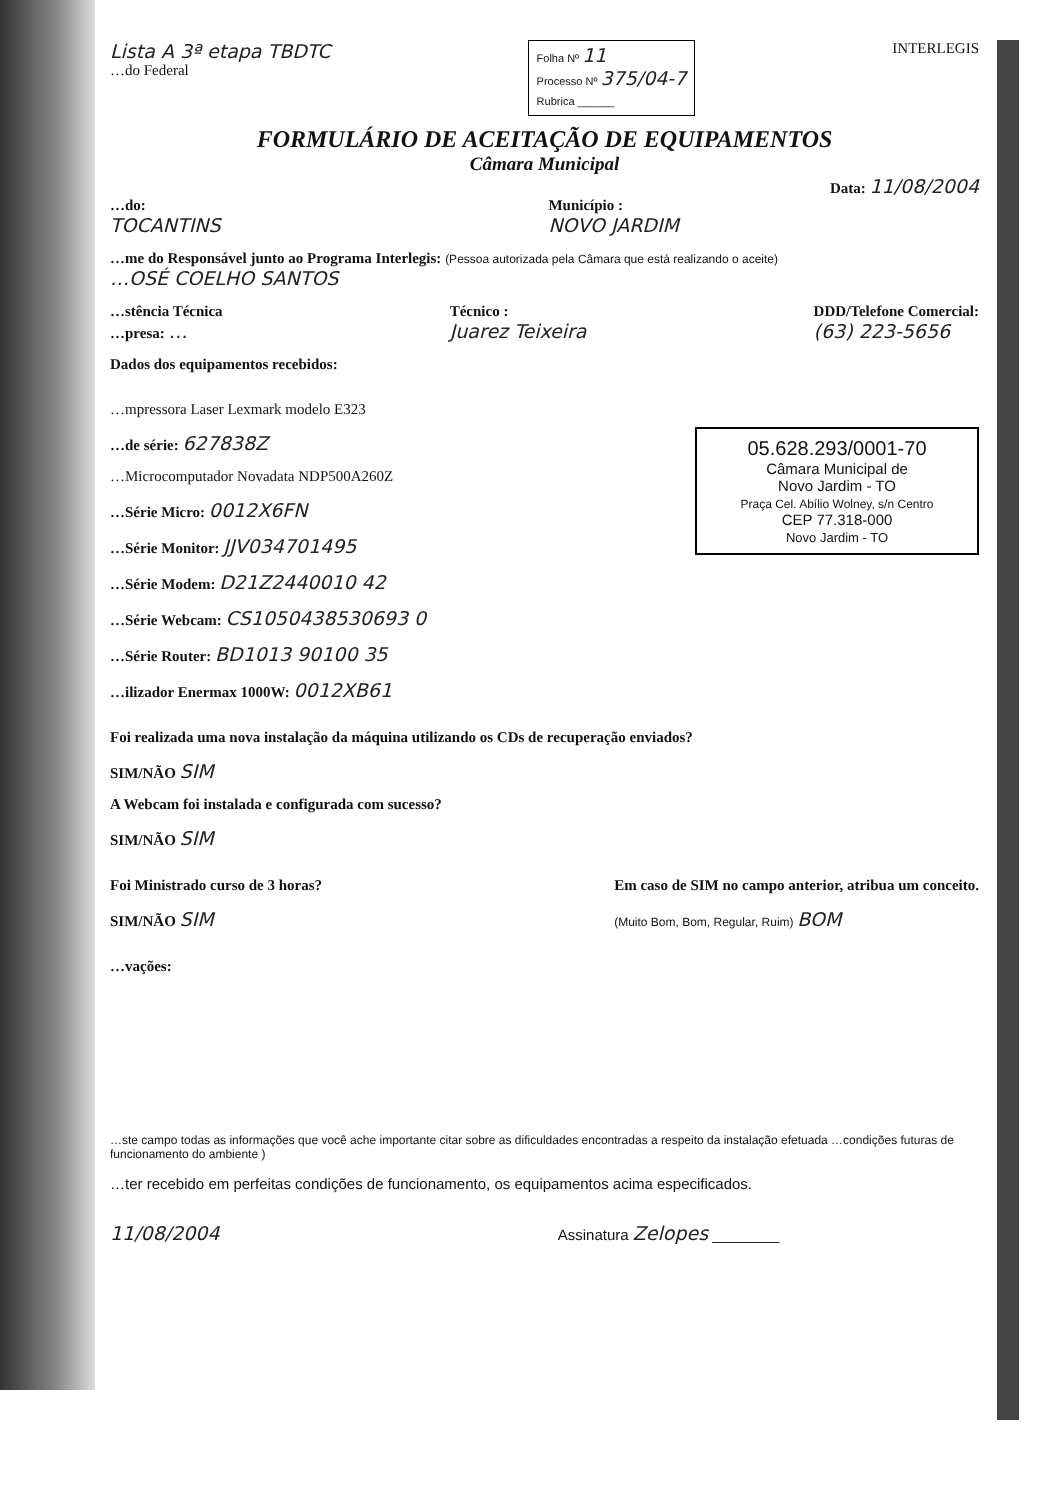Lista A 3ª etapa TBDTC
…do Federal
Folha Nº 11
Processo Nº 375/04-7
Rubrica ______
INTERLEGIS
FORMULÁRIO DE ACEITAÇÃO DE EQUIPAMENTOS
Câmara Municipal
Data: 11/08/2004
…do:
TOCANTINS
Município :
NOVO JARDIM
…me do Responsável junto ao Programa Interlegis: (Pessoa autorizada pela Câmara que está realizando o aceite)
…OSÉ COELHO SANTOS
…stência Técnica
…presa: …
Técnico :
Juarez Teixeira
DDD/Telefone Comercial:
(63) 223-5656
Dados dos equipamentos recebidos:
…mpressora Laser Lexmark modelo E323
…de série: 627838Z
…Microcomputador Novadata NDP500A260Z
…Série Micro: 0012X6FN
…Série Monitor: JJV034701495
…Série Modem: D21Z2440010 42
…Série Webcam: CS1050438530693 0
…Série Router: BD1013 90100 35
…ilizador Enermax 1000W: 0012XB61
05.628.293/0001-70
Câmara Municipal de
Novo Jardim - TO
Praça Cel. Abílio Wolney, s/n Centro
CEP 77.318-000
Novo Jardim - TO
Foi realizada uma nova instalação da máquina utilizando os CDs de recuperação enviados?
SIM/NÃO SIM
A Webcam foi instalada e configurada com sucesso?
SIM/NÃO SIM
Foi Ministrado curso de 3 horas?
SIM/NÃO SIM
Em caso de SIM no campo anterior, atribua um conceito.
(Muito Bom, Bom, Regular, Ruim) BOM
…vações:
…ste campo todas as informações que você ache importante citar sobre as dificuldades encontradas a respeito da instalação efetuada …condições futuras de funcionamento do ambiente )
…ter recebido em perfeitas condições de funcionamento, os equipamentos acima especificados.
11/08/2004 Assinatura Zelopes ________